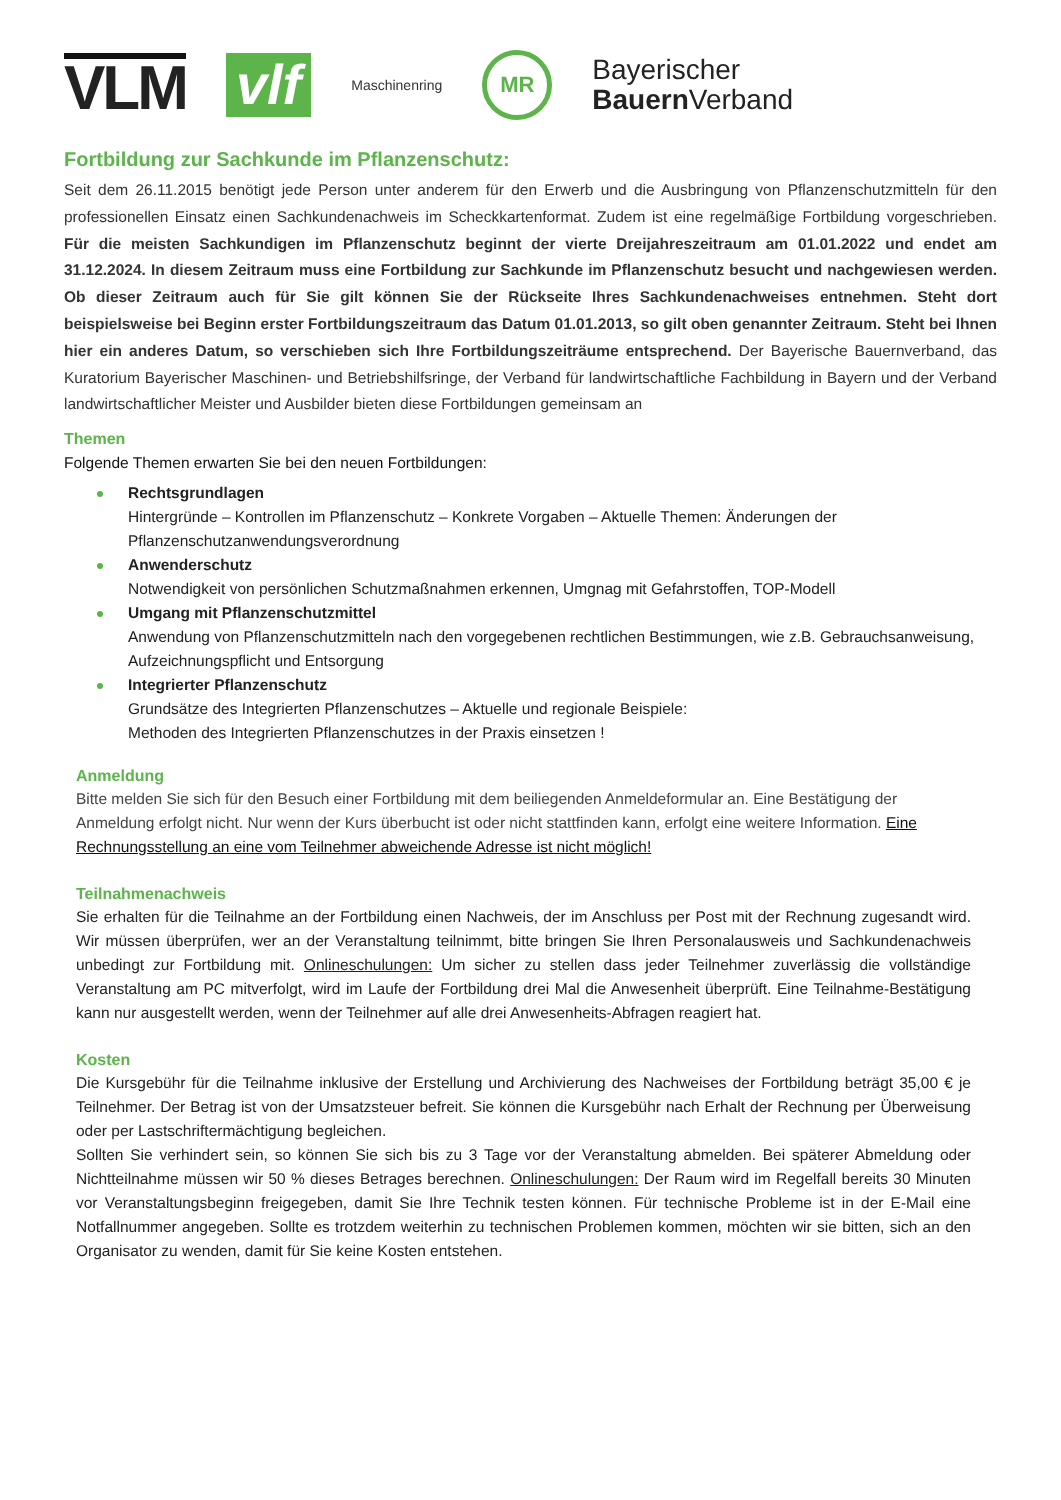VLM
vlf
Maschinenring
MR
Bayerischer
Bauern Verband
Fortbildung zur Sachkunde im Pflanzenschutz:
Seit dem 26.11.2015 benötigt jede Person unter anderem für den Erwerb und die Ausbringung von Pflanzenschutzmitteln für den professionellen Einsatz einen Sachkundenachweis im Scheckkartenformat. Zudem ist eine regelmäßige Fortbildung vorgeschrieben. Für die meisten Sachkundigen im Pflanzenschutz beginnt der vierte Dreijahreszeitraum am 01.01.2022 und endet am 31.12.2024. In diesem Zeitraum muss eine Fortbildung zur Sachkunde im Pflanzenschutz besucht und nachgewiesen werden. Ob dieser Zeitraum auch für Sie gilt können Sie der Rückseite Ihres Sachkundenachweises entnehmen. Steht dort beispielsweise bei Beginn erster Fortbildungszeitraum das Datum 01.01.2013, so gilt oben genannter Zeitraum. Steht bei Ihnen hier ein anderes Datum, so verschieben sich Ihre Fortbildungszeiträume entsprechend. Der Bayerische Bauernverband, das Kuratorium Bayerischer Maschinen- und Betriebshilfsringe, der Verband für landwirtschaftliche Fachbildung in Bayern und der Verband landwirtschaftlicher Meister und Ausbilder bieten diese Fortbildungen gemeinsam an
Themen
Folgende Themen erwarten Sie bei den neuen Fortbildungen:
Rechtsgrundlagen
Hintergründe – Kontrollen im Pflanzenschutz – Konkrete Vorgaben – Aktuelle Themen: Änderungen der Pflanzenschutzanwendungsverordnung
Anwenderschutz
Notwendigkeit von persönlichen Schutzmaßnahmen erkennen, Umgnag mit Gefahrstoffen, TOP-Modell
Umgang mit Pflanzenschutzmittel
Anwendung von Pflanzenschutzmitteln nach den vorgegebenen rechtlichen Bestimmungen, wie z.B. Gebrauchsanweisung, Aufzeichnungspflicht und Entsorgung
Integrierter Pflanzenschutz
Grundsätze des Integrierten Pflanzenschutzes – Aktuelle und regionale Beispiele:
Methoden des Integrierten Pflanzenschutzes in der Praxis einsetzen !
Anmeldung
Bitte melden Sie sich für den Besuch einer Fortbildung mit dem beiliegenden Anmeldeformular an. Eine Bestätigung der Anmeldung erfolgt nicht. Nur wenn der Kurs überbucht ist oder nicht stattfinden kann, erfolgt eine weitere Information. Eine Rechnungsstellung an eine vom Teilnehmer abweichende Adresse ist nicht möglich!
Teilnahmenachweis
Sie erhalten für die Teilnahme an der Fortbildung einen Nachweis, der im Anschluss per Post mit der Rechnung zugesandt wird. Wir müssen überprüfen, wer an der Veranstaltung teilnimmt, bitte bringen Sie Ihren Personalausweis und Sachkundenachweis unbedingt zur Fortbildung mit. Onlineschulungen: Um sicher zu stellen dass jeder Teilnehmer zuverlässig die vollständige Veranstaltung am PC mitverfolgt, wird im Laufe der Fortbildung drei Mal die Anwesenheit überprüft. Eine Teilnahme-Bestätigung kann nur ausgestellt werden, wenn der Teilnehmer auf alle drei Anwesenheits-Abfragen reagiert hat.
Kosten
Die Kursgebühr für die Teilnahme inklusive der Erstellung und Archivierung des Nachweises der Fortbildung beträgt 35,00 € je Teilnehmer. Der Betrag ist von der Umsatzsteuer befreit. Sie können die Kursgebühr nach Erhalt der Rechnung per Überweisung oder per Lastschriftermächtigung begleichen.
Sollten Sie verhindert sein, so können Sie sich bis zu 3 Tage vor der Veranstaltung abmelden. Bei späterer Abmeldung oder Nichtteilnahme müssen wir 50 % dieses Betrages berechnen. Onlineschulungen: Der Raum wird im Regelfall bereits 30 Minuten vor Veranstaltungsbeginn freigegeben, damit Sie Ihre Technik testen können. Für technische Probleme ist in der E-Mail eine Notfallnummer angegeben. Sollte es trotzdem weiterhin zu technischen Problemen kommen, möchten wir sie bitten, sich an den Organisator zu wenden, damit für Sie keine Kosten entstehen.